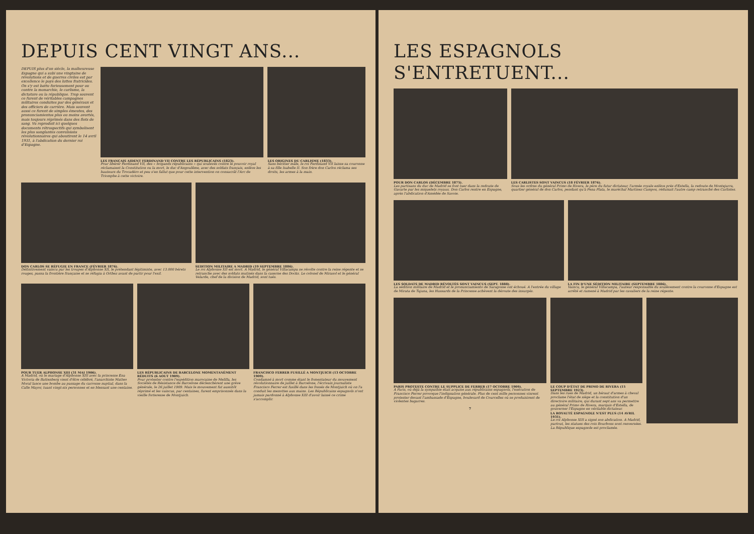DEPUIS CENT VINGT ANS...
DEPUIS plus d'un siècle, la malheureuse Espagne qui a subi une vingtaine de révolutions et de guerres civiles est par excellence le pays des luttes fratricides. On s'y est battu furieusement pour ou contre la monarchie, le carlisme, la dictature ou la république. Trop souvent ce furent de véritables campagnes militaires conduites par des généraux et des officiers de carrière. Mais souvent aussi ce furent de simples émeutes, des pronunciamientos plus ou moins avortés, mais toujours réprimés dans des flots de sang. Vu reproduit ici quelques documents rétrospectifs qui symbolisent les plus sanglantes convulsions révolutionnaires qui aboutirent le 14 avril 1931, à l'abdication du dernier roi d'Espagne.
LES FRANÇAIS AIDENT FERDINAND VII CONTRE LES RÉPUBLICAINS (1823).
Pour libérer Ferdinand VII, des « brigands républicains » qui soulevés contre le pouvoir royal réclamaient la Constitution ou la mort, le duc d'Angoulême, avec des soldats français, enlève les hauteurs du Trocadéro et peu s'en fallut que pour cette intervention on consacrât l'Arc de Triomphe à cette victoire.
LES ORIGINES DU CARLISME (1833).
Sans héritier mâle, le roi Ferdinand VII laisse sa couronne à sa fille Isabelle II. Son frère don Carlos réclama ses droits, les armes à la main.
DON CARLOS SE RÉFUGIE EN FRANCE (FÉVRIER 1876).
Définitivement vaincu par les troupes d'Alphonse XII, le prétendant légitimiste, avec 13.000 bérets rouges, passa la frontière française et se réfugia à Orthez avant de partir pour l'exil.
SEDITION MILITAIRE A MADRID (19 SEPTEMBRE 1886).
Le roi Alphonse XII est mort. A Madrid, le général Villacampa se révolte contre la reine régente et se retranche avec des soldats mutinés dans la caserne des Docks. Le colonel de Mirasol et le général Velarde, chef de la division de Madrid, sont tués.
POUR TUER ALPHONSE XIII (31 MAI 1906).
A Madrid, où le mariage d'Alphonse XIII avec la princesse Ena Victoria de Battenberg vient d'être célébré, l'anarchiste Matteo Moral lance une bombe au passage du carrosse nuptial, dans la Calle Mayor, tuant vingt-six personnes et en blessant une centaine.
LES RÉPUBLICAINS DE BARCELONE MOMENTANÉMENT RÉDUITS (6 AOUT 1909).
Pour protester contre l'expédition marocaine de Melilla, les Sociétés de Résistance de Barcelone déclenchèrent une grève générale, le 26 juillet 1909. Mais le mouvement fut aussitôt réprimé et les vaincus, par centaines, furent emprisonnés dans la vieille forteresse de Montjuich.
FRANCISCO FERRER FUSILLÉ A MONTJUICH (13 OCTOBRE 1909).
Condamné à mort comme étant le fomentateur du mouvement révolutionnaire de juillet à Barcelone, l'écrivain journaliste Francisco Ferrer est fusillé dans les fossés de Montjuich où on l'a conduit les menottes aux mains. Les Républicains espagnols n'ont jamais pardonné à Alphonse XIII d'avoir laissé ce crime s'accomplir.
LES ESPAGNOLS S'ENTRETUENT...
POUR DON CARLOS (DÉCEMBRE 1875).
Les partisans du duc de Madrid se font tuer dans la redoute de Gavarte par les miquelets royaux. Don Carlos rentre en Espagne, après l'abdication d'Amédée de Savoie.
LES CARLISTES SONT VAINCUS (18 FÉVRIER 1876).
Sous les ordres du général Primo de Rivera, le père du futur dictateur, l'armée royale enlève près d'Estella, la redoute de Montejurra, quartier général de don Carlos, pendant qu'à Pena Plata, le maréchal Martinez Campos, réduisait l'autre camp retranché des Carlistes.
LES SOLDATS DE MADRID RÉVOLTÉS SONT VAINCUS (SEPT. 1888).
La sédition militaire de Madrid et le pronunciamiento de Saragosse ont échoué. A l'entrée du village de Mirata de Tajuna, les Hussards de la Princesse achèvent la déroute des insurgés.
LA FIN D'UNE SÉDITION MILITAIRE (SEPTEMBRE 1886).
Vaincu, le général Villacampa, l'auteur responsable du soulèvement contre la couronne d'Espagne est arrêté et ramené à Madrid par les cavaliers de la reine régente.
PARIS PROTESTE CONTRE LE SUPPLICE DE FERRER (17 OCTOBRE 1909).
A Paris, où déjà la sympathie était acquise aux républicains espagnols, l'exécution de Francisco Ferrer provoque l'indignation générale. Plus de cent mille personnes vinrent protester devant l'ambassade d'Espagne, boulevard de Courcelles où se produisirent de violentes bagarres.
7
LE COUP D'ÉTAT DE PRIMO DE RIVERA (15 SEPTEMBRE 1923).
Dans les rues de Madrid, un héraut d'armes à cheval proclame l'état de siège et la constitution d'un directoire militaire, qui durant sept ans va permettre au général Primo de Rivera, marquis d'Estella, de gouverner l'Espagne en véritable dictateur.
LA ROYAUTÉ ESPAGNOLE N'EST PLUS (14 AVRIL 1931).
Le roi Alphonse XIII a signé son abdication. A Madrid, partout, les statues des rois Bourbons sont renversées. La République espagnole est proclamée.